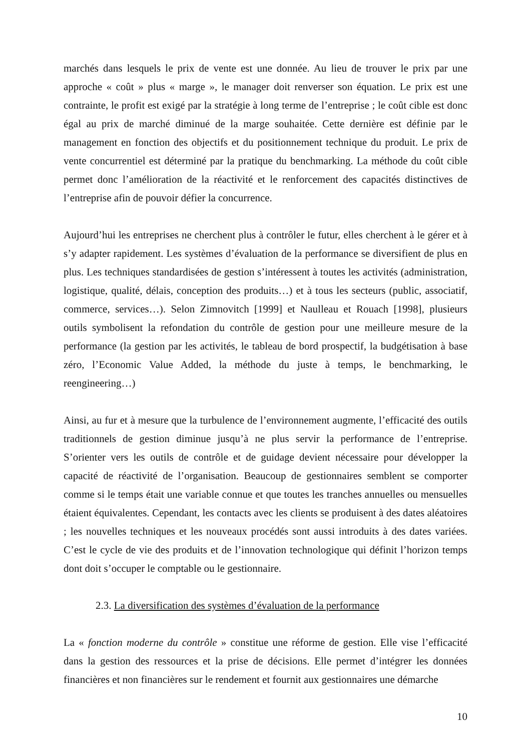marchés dans lesquels le prix de vente est une donnée. Au lieu de trouver le prix par une approche « coût » plus « marge », le manager doit renverser son équation. Le prix est une contrainte, le profit est exigé par la stratégie à long terme de l’entreprise ; le coût cible est donc égal au prix de marché diminué de la marge souhaitée. Cette dernière est définie par le management en fonction des objectifs et du positionnement technique du produit. Le prix de vente concurrentiel est déterminé par la pratique du benchmarking. La méthode du coût cible permet donc l’amélioration de la réactivité et le renforcement des capacités distinctives de l’entreprise afin de pouvoir défier la concurrence.
Aujourd’hui les entreprises ne cherchent plus à contrôler le futur, elles cherchent à le gérer et à s’y adapter rapidement. Les systèmes d’évaluation de la performance se diversifient de plus en plus. Les techniques standardisées de gestion s’intéressent à toutes les activités (administration, logistique, qualité, délais, conception des produits…) et à tous les secteurs (public, associatif, commerce, services…). Selon Zimnovitch [1999] et Naulleau et Rouach [1998], plusieurs outils symbolisent la refondation du contrôle de gestion pour une meilleure mesure de la performance (la gestion par les activités, le tableau de bord prospectif, la budgétisation à base zéro, l’Economic Value Added, la méthode du juste à temps, le benchmarking, le reengineering…)
Ainsi, au fur et à mesure que la turbulence de l’environnement augmente, l’efficacité des outils traditionnels de gestion diminue jusqu’à ne plus servir la performance de l’entreprise. S’orienter vers les outils de contrôle et de guidage devient nécessaire pour développer la capacité de réactivité de l’organisation. Beaucoup de gestionnaires semblent se comporter comme si le temps était une variable connue et que toutes les tranches annuelles ou mensuelles étaient équivalentes. Cependant, les contacts avec les clients se produisent à des dates aléatoires ; les nouvelles techniques et les nouveaux procédés sont aussi introduits à des dates variées. C’est le cycle de vie des produits et de l’innovation technologique qui définit l’horizon temps dont doit s’occuper le comptable ou le gestionnaire.
2.3. La diversification des systèmes d’évaluation de la performance
La « fonction moderne du contrôle » constitue une réforme de gestion. Elle vise l’efficacité dans la gestion des ressources et la prise de décisions. Elle permet d’intégrer les données financières et non financières sur le rendement et fournit aux gestionnaires une démarche
10